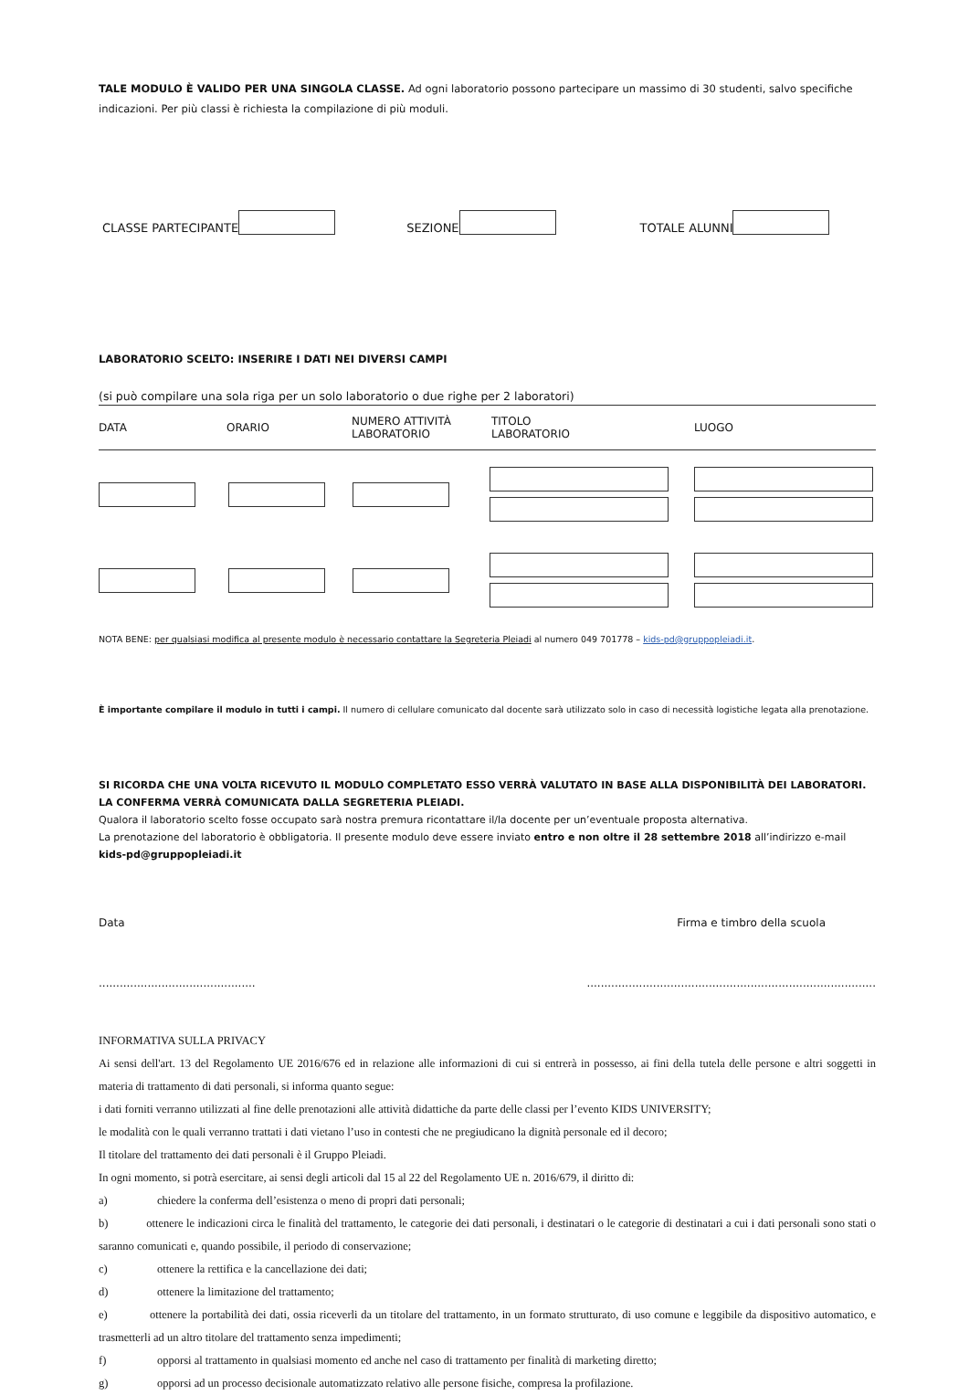TALE MODULO È VALIDO PER UNA SINGOLA CLASSE. Ad ogni laboratorio possono partecipare un massimo di 30 studenti, salvo specifiche indicazioni. Per più classi è richiesta la compilazione di più moduli.
CLASSE PARTECIPANTE SEZIONE TOTALE ALUNNI
LABORATORIO SCELTO: INSERIRE I DATI NEI DIVERSI CAMPI
(si può compilare una sola riga per un solo laboratorio o due righe per 2 laboratori)
DATA ORARIO NUMERO ATTIVITÀ
LABORATORIO TITOLO
LABORATORIO LUOGO
NOTA BENE: per qualsiasi modifica al presente modulo è necessario contattare la Segreteria Pleiadi al numero 049 701778 – kids-pd@gruppopleiadi.it.
È importante compilare il modulo in tutti i campi. Il numero di cellulare comunicato dal docente sarà utilizzato solo in caso di necessità logistiche legata alla prenotazione.
SI RICORDA CHE UNA VOLTA RICEVUTO IL MODULO COMPLETATO ESSO VERRÀ VALUTATO IN BASE ALLA DISPONIBILITÀ DEI LABORATORI. LA CONFERMA VERRÀ COMUNICATA DALLA SEGRETERIA PLEIADI.
Qualora il laboratorio scelto fosse occupato sarà nostra premura ricontattare il/la docente per un’eventuale proposta alternativa.
La prenotazione del laboratorio è obbligatoria. Il presente modulo deve essere inviato entro e non oltre il 28 settembre 2018 all’indirizzo e-mail kids-pd@gruppopleiadi.it
Data Firma e timbro della scuola
................................................................................................................................
INFORMATIVA SULLA PRIVACY
Ai sensi dell'art. 13 del Regolamento UE 2016/676 ed in relazione alle informazioni di cui si entrerà in possesso, ai fini della tutela delle persone e altri soggetti in materia di trattamento di dati personali, si informa quanto segue:
i dati forniti verranno utilizzati al fine delle prenotazioni alle attività didattiche da parte delle classi per l’evento KIDS UNIVERSITY;
le modalità con le quali verranno trattati i dati vietano l’uso in contesti che ne pregiudicano la dignità personale ed il decoro;
Il titolare del trattamento dei dati personali è il Gruppo Pleiadi.
In ogni momento, si potrà esercitare, ai sensi degli articoli dal 15 al 22 del Regolamento UE n. 2016/679, il diritto di:
a) chiedere la conferma dell’esistenza o meno di propri dati personali;
b) ottenere le indicazioni circa le finalità del trattamento, le categorie dei dati personali, i destinatari o le categorie di destinatari a cui i dati personali sono stati o saranno comunicati e, quando possibile, il periodo di conservazione;
c) ottenere la rettifica e la cancellazione dei dati;
d) ottenere la limitazione del trattamento;
e) ottenere la portabilità dei dati, ossia riceverli da un titolare del trattamento, in un formato strutturato, di uso comune e leggibile da dispositivo automatico, e trasmetterli ad un altro titolare del trattamento senza impedimenti;
f) opporsi al trattamento in qualsiasi momento ed anche nel caso di trattamento per finalità di marketing diretto;
g) opporsi ad un processo decisionale automatizzato relativo alle persone fisiche, compresa la profilazione.